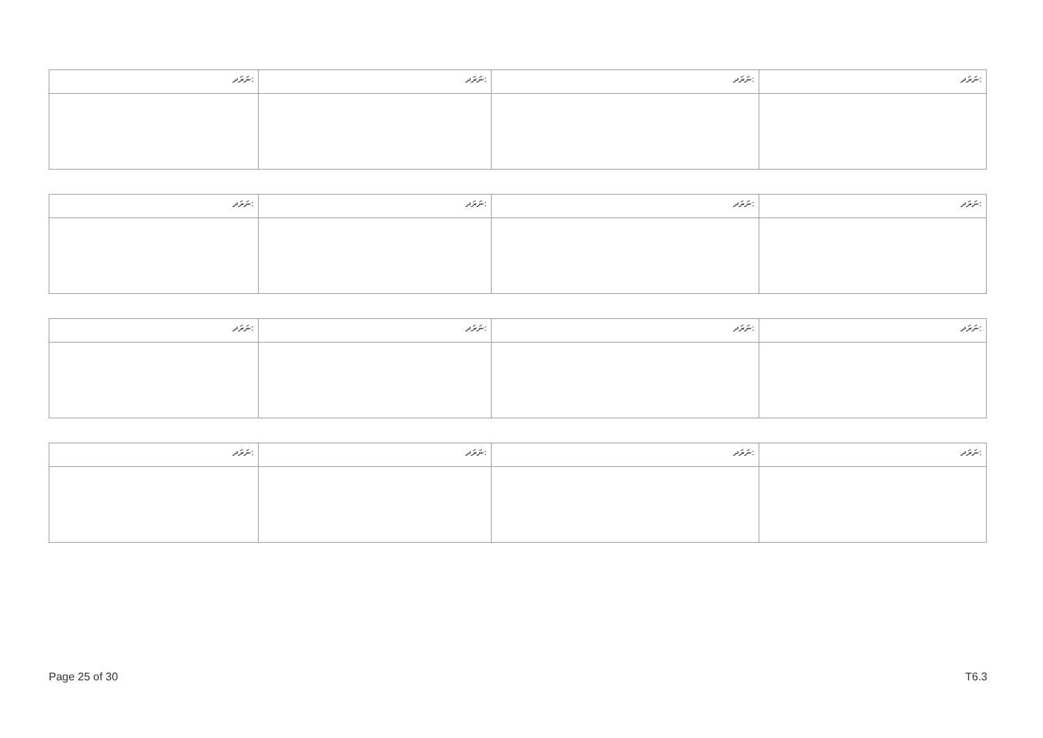| ނަރަދ: | ނަރަދ: | ނަރަދ: | ނަރަދ: |
| ނަރަދ: | ނަރަދ: | ނަރަދ: | ނަރަދ: |
| ނަރަދ: | ނަރަދ: | ނަރަދ: | ނަރަދ: |
| ނަރަދ: | ނަރަދ: | ނަރަދ: | ނަރަދ: |
Page 25 of 30 T6.3